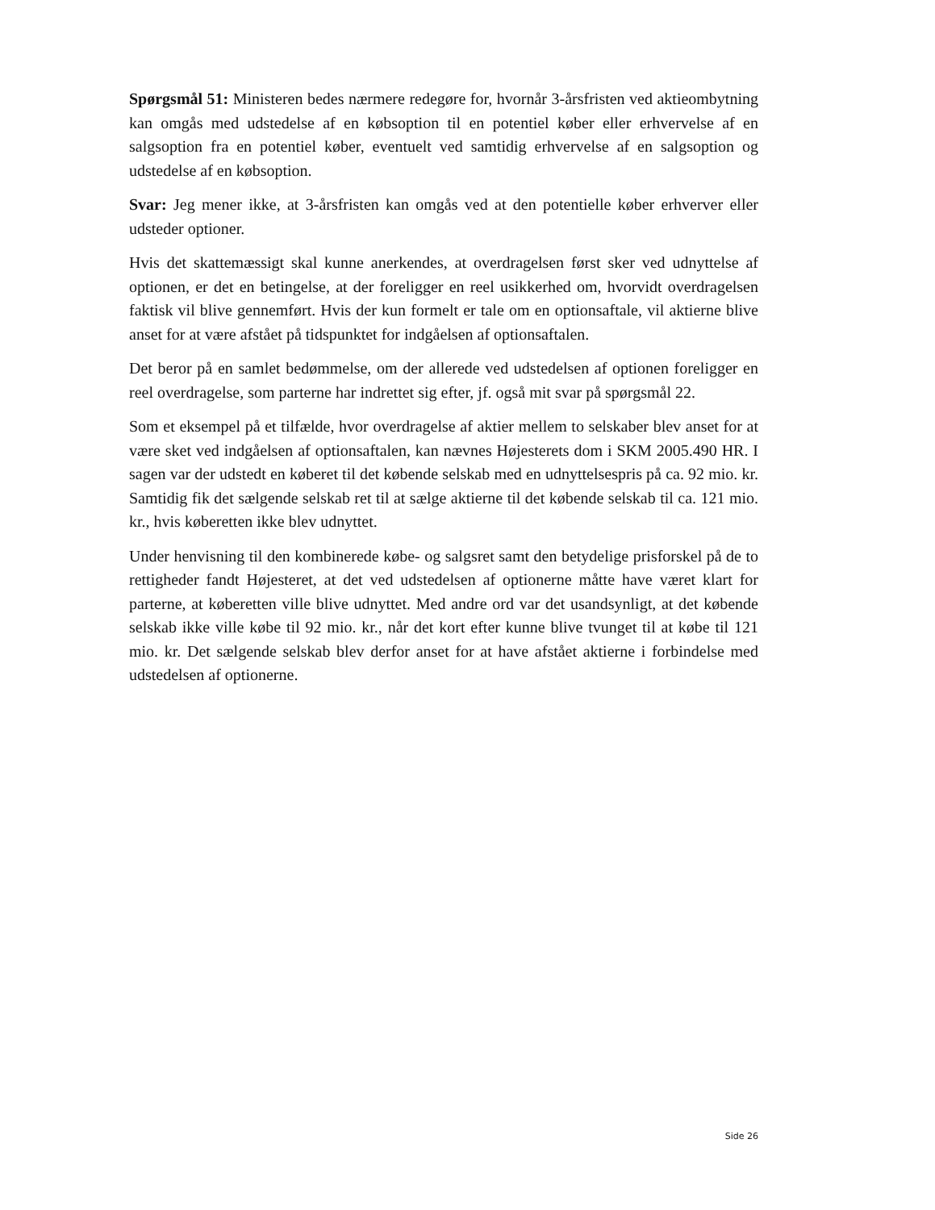Spørgsmål 51: Ministeren bedes nærmere redegøre for, hvornår 3-årsfristen ved aktieombytning kan omgås med udstedelse af en købsoption til en potentiel køber eller erhvervelse af en salgsoption fra en potentiel køber, eventuelt ved samtidig erhvervelse af en salgsoption og udstedelse af en købsoption.
Svar: Jeg mener ikke, at 3-årsfristen kan omgås ved at den potentielle køber erhverver eller udsteder optioner.
Hvis det skattemæssigt skal kunne anerkendes, at overdragelsen først sker ved udnyttelse af optionen, er det en betingelse, at der foreligger en reel usikkerhed om, hvorvidt overdragelsen faktisk vil blive gennemført. Hvis der kun formelt er tale om en optionsaftale, vil aktierne blive anset for at være afstået på tidspunktet for indgåelsen af optionsaftalen.
Det beror på en samlet bedømmelse, om der allerede ved udstedelsen af optionen foreligger en reel overdragelse, som parterne har indrettet sig efter, jf. også mit svar på spørgsmål 22.
Som et eksempel på et tilfælde, hvor overdragelse af aktier mellem to selskaber blev anset for at være sket ved indgåelsen af optionsaftalen, kan nævnes Højesterets dom i SKM 2005.490 HR. I sagen var der udstedt en køberet til det købende selskab med en udnyttelsespris på ca. 92 mio. kr. Samtidig fik det sælgende selskab ret til at sælge aktierne til det købende selskab til ca. 121 mio. kr., hvis køberetten ikke blev udnyttet.
Under henvisning til den kombinerede købe- og salgsret samt den betydelige prisforskel på de to rettigheder fandt Højesteret, at det ved udstedelsen af optionerne måtte have været klart for parterne, at køberetten ville blive udnyttet. Med andre ord var det usandsynligt, at det købende selskab ikke ville købe til 92 mio. kr., når det kort efter kunne blive tvunget til at købe til 121 mio. kr. Det sælgende selskab blev derfor anset for at have afstået aktierne i forbindelse med udstedelsen af optionerne.
Side 26